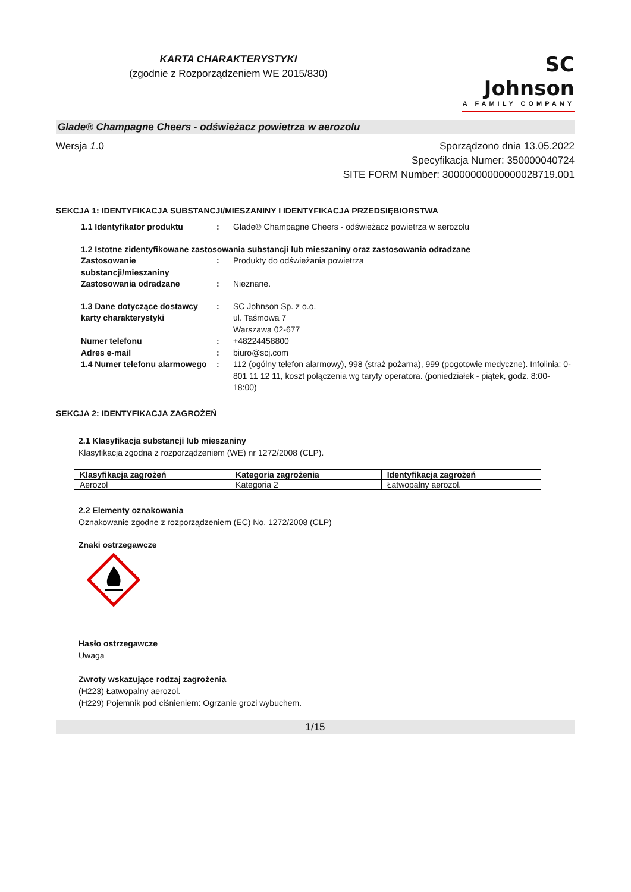KARTA CHARAKTERYSTYKI
(zgodnie z Rozporządzeniem WE 2015/830)
SC Johnson
A FAMILY COMPANY
Glade® Champagne Cheers - odświeżacz powietrza w aerozolu
Wersja 1.0 Sporządzono dnia 13.05.2022
Specyfikacja Numer: 350000040724
SITE FORM Number: 30000000000000028719.001
SEKCJA 1: IDENTYFIKACJA SUBSTANCJI/MIESZANINY I IDENTYFIKACJA PRZEDSIĘBIORSTWA
| 1.1 Identyfikator produktu | : | Glade® Champagne Cheers - odświeżacz powietrza w aerozolu |
| 1.2 Istotne zidentyfikowane zastosowania substancji lub mieszaniny oraz zastosowania odradzane | | |
| Zastosowanie substancji/mieszaniny | : | Produkty do odświeżania powietrza |
| Zastosowania odradzane | : | Nieznane. |
| 1.3 Dane dotyczące dostawcy karty charakterystyki | : | SC Johnson Sp. z o.o. ul. Taśmowa 7 Warszawa 02-677 |
| Numer telefonu | : | +48224458800 |
| Adres e-mail | : | biuro@scj.com |
| 1.4 Numer telefonu alarmowego | : | 112 (ogólny telefon alarmowy), 998 (straż pożarna), 999 (pogotowie medyczne). Infolinia: 0-801 11 12 11, koszt połączenia wg taryfy operatora. (poniedziałek - piątek, godz. 8:00-18:00) |
SEKCJA 2: IDENTYFIKACJA ZAGROŻEŃ
2.1 Klasyfikacja substancji lub mieszaniny
Klasyfikacja zgodna z rozporządzeniem (WE) nr 1272/2008 (CLP).
| Klasyfikacja zagrożeń | Kategoria zagrożenia | Identyfikacja zagrożeń |
| --- | --- | --- |
| Aerozol | Kategoria 2 | Łatwopalny aerozol. |
2.2 Elementy oznakowania
Oznakowanie zgodne z rozporządzeniem (EC) No. 1272/2008 (CLP)
Znaki ostrzegawcze
Hasło ostrzegawcze
Uwaga
Zwroty wskazujące rodzaj zagrożenia
(H223) Łatwopalny aerozol.
(H229) Pojemnik pod ciśnieniem: Ogrzanie grozi wybuchem.
1/15